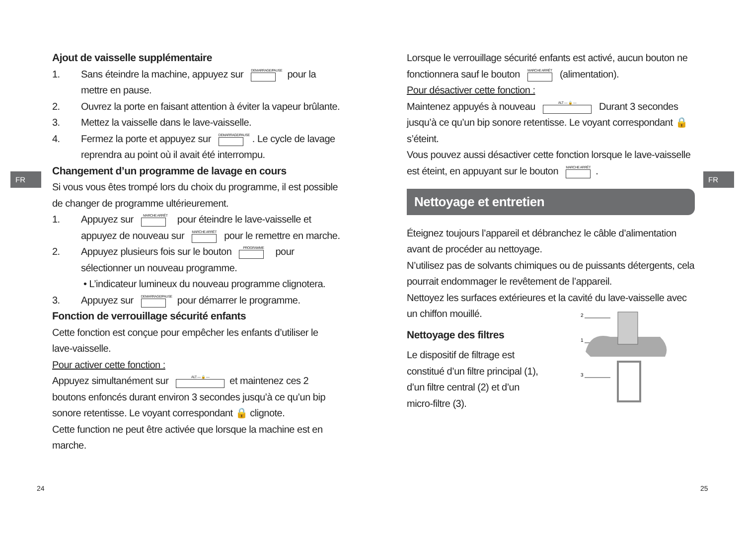FR FR
Ajout de vaisselle supplémentaire
1. Sans éteindre la machine, appuyez sur DEMARRAGE/PAUSE pour la mettre en pause.
2. Ouvrez la porte en faisant attention à éviter la vapeur brûlante.
3. Mettez la vaisselle dans le lave-vaisselle.
4. Fermez la porte et appuyez sur DEMARRAGE/PAUSE. Le cycle de lavage reprendra au point où il avait été interrompu.
Changement d’un programme de lavage en cours
Si vous vous êtes trompé lors du choix du programme, il est possible de changer de programme ultérieurement.
1. Appuyez sur MARCHE ARRÊT pour éteindre le lave-vaisselle et appuyez de nouveau sur MARCHE ARRÊT pour le remettre en marche.
2. Appuyez plusieurs fois sur le bouton PROGRAMME pour sélectionner un nouveau programme.
• L’indicateur lumineux du nouveau programme clignotera.
3. Appuyez sur DEMARRAGE/PAUSE pour démarrer le programme.
Fonction de verrouillage sécurité enfants
Cette fonction est conçue pour empêcher les enfants d’utiliser le lave-vaisselle.
Pour activer cette fonction :
Appuyez simultanément sur ALT — 🔒 — et maintenez ces 2 boutons enfoncés durant environ 3 secondes jusqu’à ce qu’un bip sonore retentisse. Le voyant correspondant 🔒 clignote.
Cette function ne peut être activée que lorsque la machine est en marche.
Lorsque le verrouillage sécurité enfants est activé, aucun bouton ne fonctionnera sauf le bouton MARCHE ARRÊT (alimentation).
Pour désactiver cette fonction :
Maintenez appuyés à nouveau ALT — 🔒 — Durant 3 secondes jusqu’à ce qu’un bip sonore retentisse. Le voyant correspondant 🔒 s’éteint.
Vous pouvez aussi désactiver cette fonction lorsque le lave-vaisselle est éteint, en appuyant sur le bouton MARCHE ARRÊT.
Nettoyage et entretien
Éteignez toujours l’appareil et débranchez le câble d’alimentation avant de procéder au nettoyage.
N’utilisez pas de solvants chimiques ou de puissants détergents, cela pourrait endommager le revêtement de l’appareil.
Nettoyez les surfaces extérieures et la cavité du lave-vaisselle avec un chiffon mouillé.
Nettoyage des filtres
Le dispositif de filtrage est constitué d’un filtre principal (1), d’un filtre central (2) et d’un micro-filtre (3).
2
1
3
24 25